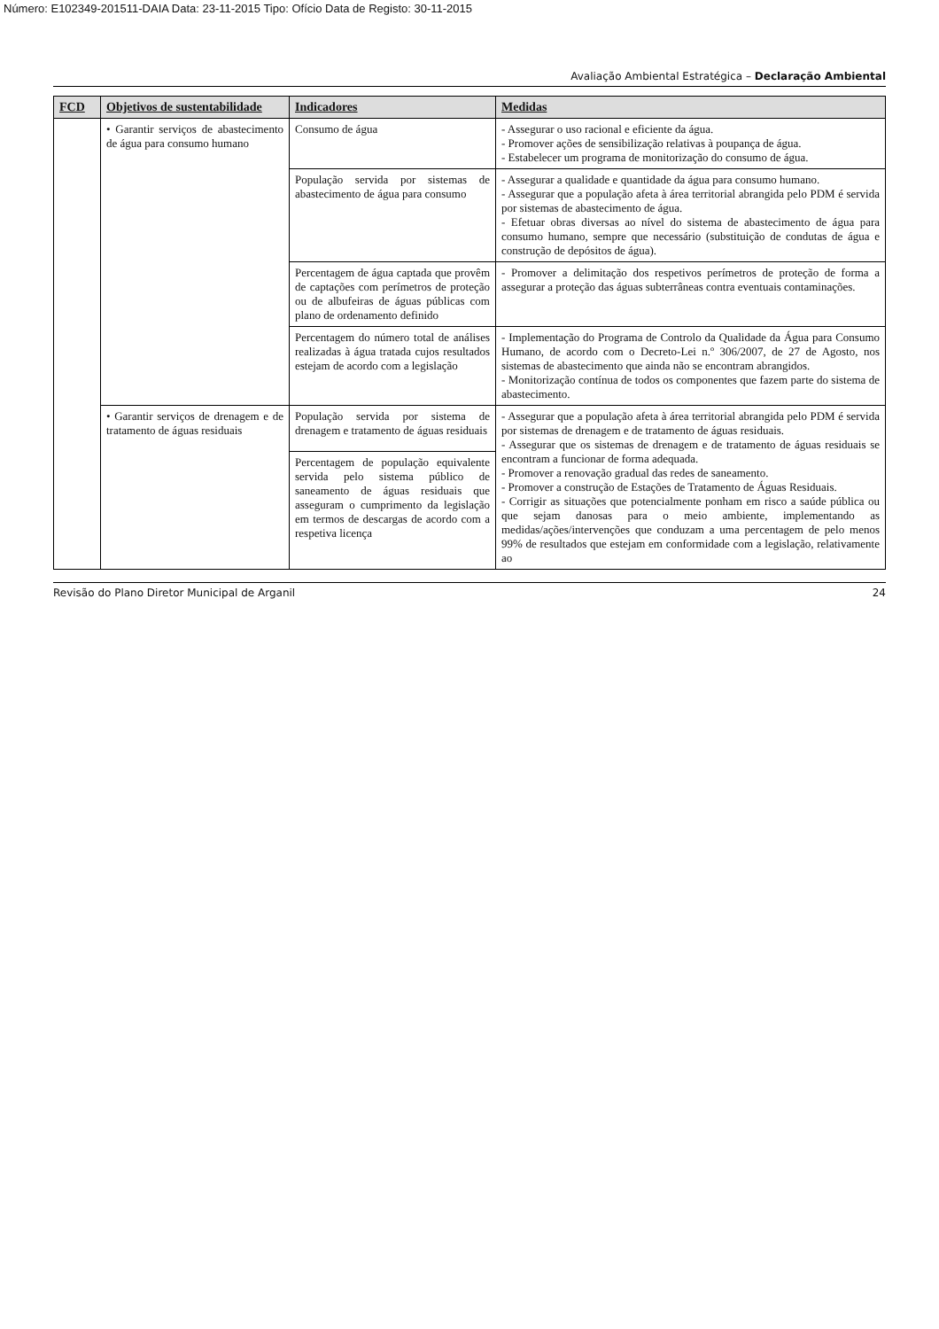Número: E102349-201511-DAIA Data: 23-11-2015 Tipo: Ofício Data de Registo: 30-11-2015
Avaliação Ambiental Estratégica – Declaração Ambiental
| FCD | Objetivos de sustentabilidade | Indicadores | Medidas |
| --- | --- | --- | --- |
| | • Garantir serviços de abastecimento de água para consumo humano | Consumo de água | - Assegurar o uso racional e eficiente da água. - Promover ações de sensibilização relativas à poupança de água. - Estabelecer um programa de monitorização do consumo de água. |
| | | População servida por sistemas de abastecimento de água para consumo | - Assegurar a qualidade e quantidade da água para consumo humano. - Assegurar que a população afeta à área territorial abrangida pelo PDM é servida por sistemas de abastecimento de água. - Efetuar obras diversas ao nível do sistema de abastecimento de água para consumo humano, sempre que necessário (substituição de condutas de água e construção de depósitos de água). |
| | | Percentagem de água captada que provêm de captações com perímetros de proteção ou de albufeiras de águas públicas com plano de ordenamento definido | - Promover a delimitação dos respetivos perímetros de proteção de forma a assegurar a proteção das águas subterrâneas contra eventuais contaminações. |
| | | Percentagem do número total de análises realizadas à água tratada cujos resultados estejam de acordo com a legislação | - Implementação do Programa de Controlo da Qualidade da Água para Consumo Humano, de acordo com o Decreto-Lei n.º 306/2007, de 27 de Agosto, nos sistemas de abastecimento que ainda não se encontram abrangidos. - Monitorização contínua de todos os componentes que fazem parte do sistema de abastecimento. |
| | • Garantir serviços de drenagem e de tratamento de águas residuais | População servida por sistema de drenagem e tratamento de águas residuais | - Assegurar que a população afeta à área territorial abrangida pelo PDM é servida por sistemas de drenagem e de tratamento de águas residuais. - Assegurar que os sistemas de drenagem e de tratamento de águas residuais se encontram a funcionar de forma adequada. - Promover a renovação gradual das redes de saneamento. - Promover a construção de Estações de Tratamento de Águas Residuais. - Corrigir as situações que potencialmente ponham em risco a saúde pública ou que sejam danosas para o meio ambiente, implementando as medidas/ações/intervenções que conduzam a uma percentagem de pelo menos 99% de resultados que estejam em conformidade com a legislação, relativamente ao |
| | | Percentagem de população equivalente servida pelo sistema público de saneamento de águas residuais que asseguram o cumprimento da legislação em termos de descargas de acordo com a respetiva licença | |
Revisão do Plano Diretor Municipal de Arganil 24